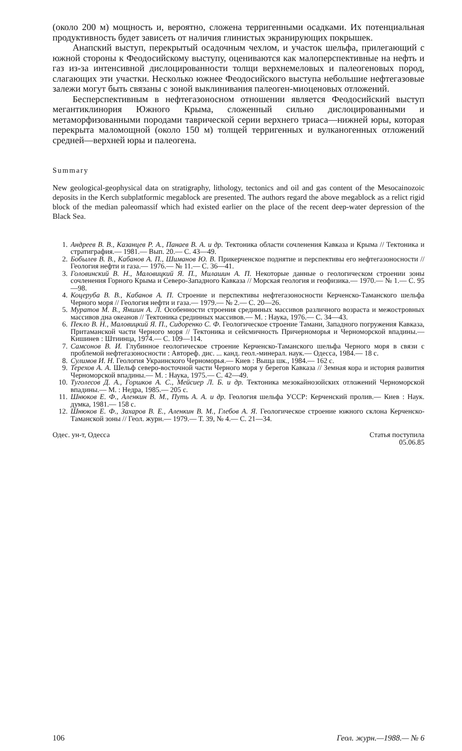(около 200 м) мощность и, вероятно, сложена терригенными осадками. Их потенциальная продуктивность будет зависеть от наличия глинистых экранирующих покрышек.
Анапский выступ, перекрытый осадочным чехлом, и участок шельфа, прилегающий с южной стороны к Феодосийскому выступу, оцениваются как малоперспективные на нефть и газ из-за интенсивной дислоцированности толщи верхнемеловых и палеогеновых пород, слагающих эти участки. Несколько южнее Феодосийского выступа небольшие нефтегазовые залежи могут быть связаны с зоной выклинивания палеоген-миоценовых отложений.
Бесперспективным в нефтегазоносном отношении является Феодосийский выступ мегантиклинория Южного Крыма, сложенный сильно дислоцированными и метаморфизованными породами таврической серии верхнего триаса—нижней юры, которая перекрыта маломощной (около 150 м) толщей терригенных и вулканогенных отложений средней—верхней юры и палеогена.
Summary
New geological-geophysical data on stratigraphy, lithology, tectonics and oil and gas content of the Mesocainozoic deposits in the Kerch subplatformic megablock are presented. The authors regard the above megablock as a relict rigid block of the median paleomassif which had existed earlier on the place of the recent deep-water depression of the Black Sea.
1. Андреев В. В., Казанцев Р. А., Панаев В. А. и др. Тектоника области сочленения Кавказа и Крыма // Тектоника и стратиграфия.— 1981.— Вып. 20.— С. 43—49.
2. Бобылев В. В., Кабанов А. П., Шиманов Ю. В. Прикерченское поднятие и перспективы его нефтегазоносности // Геология нефти и газа.— 1976.— № 11.— С. 36—41.
3. Головинский В. Н., Маловицкий Я. П., Милашин А. П. Некоторые данные о геологическом строении зоны сочленения Горного Крыма и Северо-Западного Кавказа // Морская геология и геофизика.— 1970.— № 1.— С. 95—98.
4. Коцеруба В. В., Кабанов А. П. Строение и перспективы нефтегазоносности Керченско-Таманского шельфа Черного моря // Геология нефти и газа.— 1979.— № 2.— С. 20—26.
5. Муратов М. В., Яншин А. Л. Особенности строения срединных массивов различного возраста и межостровных массивов дна океанов // Тектоника срединных массивов.— М. : Наука, 1976.— С. 34—43.
6. Пекло В. Н., Маловицкий Я. П., Сидоренко С. Ф. Геологическое строение Тамани, Западного погружения Кавказа, Притаманской части Черного моря // Тектоника и сейсмичность Причерноморья и Черноморской впадины.— Кишинев : Штиинца, 1974.— С. 109—114.
7. Самсонов В. И. Глубинное геологическое строение Керченско-Таманского шельфа Черного моря в связи с проблемой нефтегазоносности : Автореф. дис. ... канд. геол.-минерал. наук.— Одесса, 1984.— 18 с.
8. Сулимов И. Н. Геология Украинского Черноморья.— Киев : Выща шк., 1984.— 162 с.
9. Терехов А. А. Шельф северо-восточной части Черного моря у берегов Кавказа // Земная кора и история развития Черноморской впадины.— М. : Наука, 1975.— С. 42—49.
10. Туголесов Д. А., Горшков А. С., Мейсиер Л. Б. и др. Тектоника мезокайнозойских отложений Черноморской впадины.— М. : Недра, 1985.— 205 с.
11. Шнюков Е. Ф., Аленкин В. М., Путь А. А. и др. Геология шельфа УССР: Керченский пролив.— Киев : Наук. думка, 1981.— 158 с.
12. Шнюков Е. Ф., Захаров В. Е., Аленкин В. М., Глебов А. Я. Геологическое строение южного склона Керченско-Таманской зоны // Геол. журн.— 1979.— Т. 39, № 4.— С. 21—34.
Одес. ун-т, Одесса Статья поступила
05.06.85
106 Геол. журн.—1988.— № 6